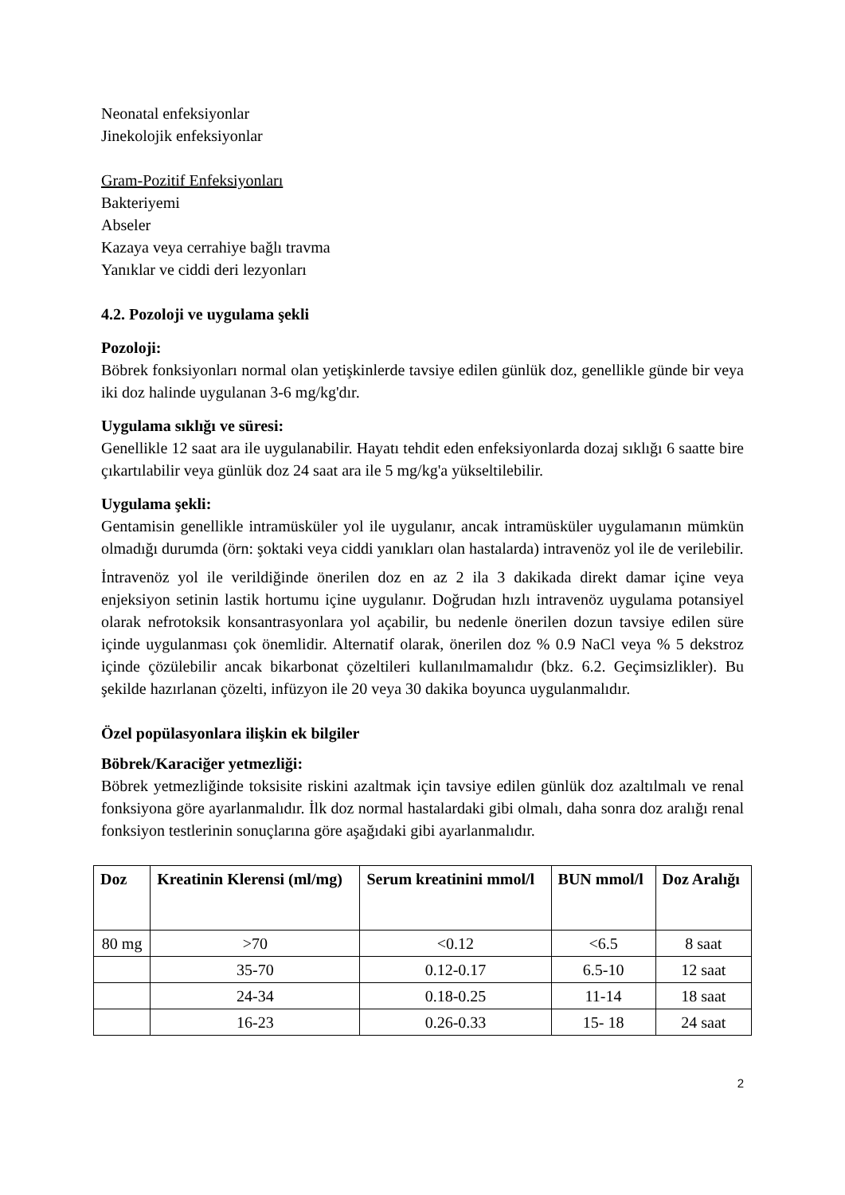Neonatal enfeksiyonlar
Jinekolojik enfeksiyonlar
Gram-Pozitif Enfeksiyonları
Bakteriyemi
Abseler
Kazaya veya cerrahiye bağlı travma
Yanıklar ve ciddi deri lezyonları
4.2. Pozoloji ve uygulama şekli
Pozoloji:
Böbrek fonksiyonları normal olan yetişkinlerde tavsiye edilen günlük doz, genellikle günde bir veya iki doz halinde uygulanan 3-6 mg/kg'dır.
Uygulama sıklığı ve süresi:
Genellikle 12 saat ara ile uygulanabilir. Hayatı tehdit eden enfeksiyonlarda dozaj sıklığı 6 saatte bire çıkartılabilir veya günlük doz 24 saat ara ile 5 mg/kg'a yükseltilebilir.
Uygulama şekli:
Gentamisin genellikle intramüsküler yol ile uygulanır, ancak intramüsküler uygulamanın mümkün olmadığı durumda (örn: şoktaki veya ciddi yanıkları olan hastalarda) intravenöz yol ile de verilebilir.
İntravenöz yol ile verildiğinde önerilen doz en az 2 ila 3 dakikada direkt damar içine veya enjeksiyon setinin lastik hortumu içine uygulanır. Doğrudan hızlı intravenöz uygulama potansiyel olarak nefrotoksik konsantrasyonlara yol açabilir, bu nedenle önerilen dozun tavsiye edilen süre içinde uygulanması çok önemlidir. Alternatif olarak, önerilen doz % 0.9 NaCl veya % 5 dekstroz içinde çözülebilir ancak bikarbonat çözeltileri kullanılmamalıdır (bkz. 6.2. Geçimsizlikler). Bu şekilde hazırlanan çözelti, infüzyon ile 20 veya 30 dakika boyunca uygulanmalıdır.
Özel popülasyonlara ilişkin ek bilgiler
Böbrek/Karaciğer yetmezliği:
Böbrek yetmezliğinde toksisite riskini azaltmak için tavsiye edilen günlük doz azaltılmalı ve renal fonksiyona göre ayarlanmalıdır. İlk doz normal hastalardaki gibi olmalı, daha sonra doz aralığı renal fonksiyon testlerinin sonuçlarına göre aşağıdaki gibi ayarlanmalıdır.
| Doz | Kreatinin Klerensi (ml/mg) | Serum kreatinini mmol/l | BUN mmol/l | Doz Aralığı |
| --- | --- | --- | --- | --- |
| 80 mg | >70 | <0.12 | <6.5 | 8 saat |
| | 35-70 | 0.12-0.17 | 6.5-10 | 12 saat |
| | 24-34 | 0.18-0.25 | 11-14 | 18 saat |
| | 16-23 | 0.26-0.33 | 15- 18 | 24 saat |
2